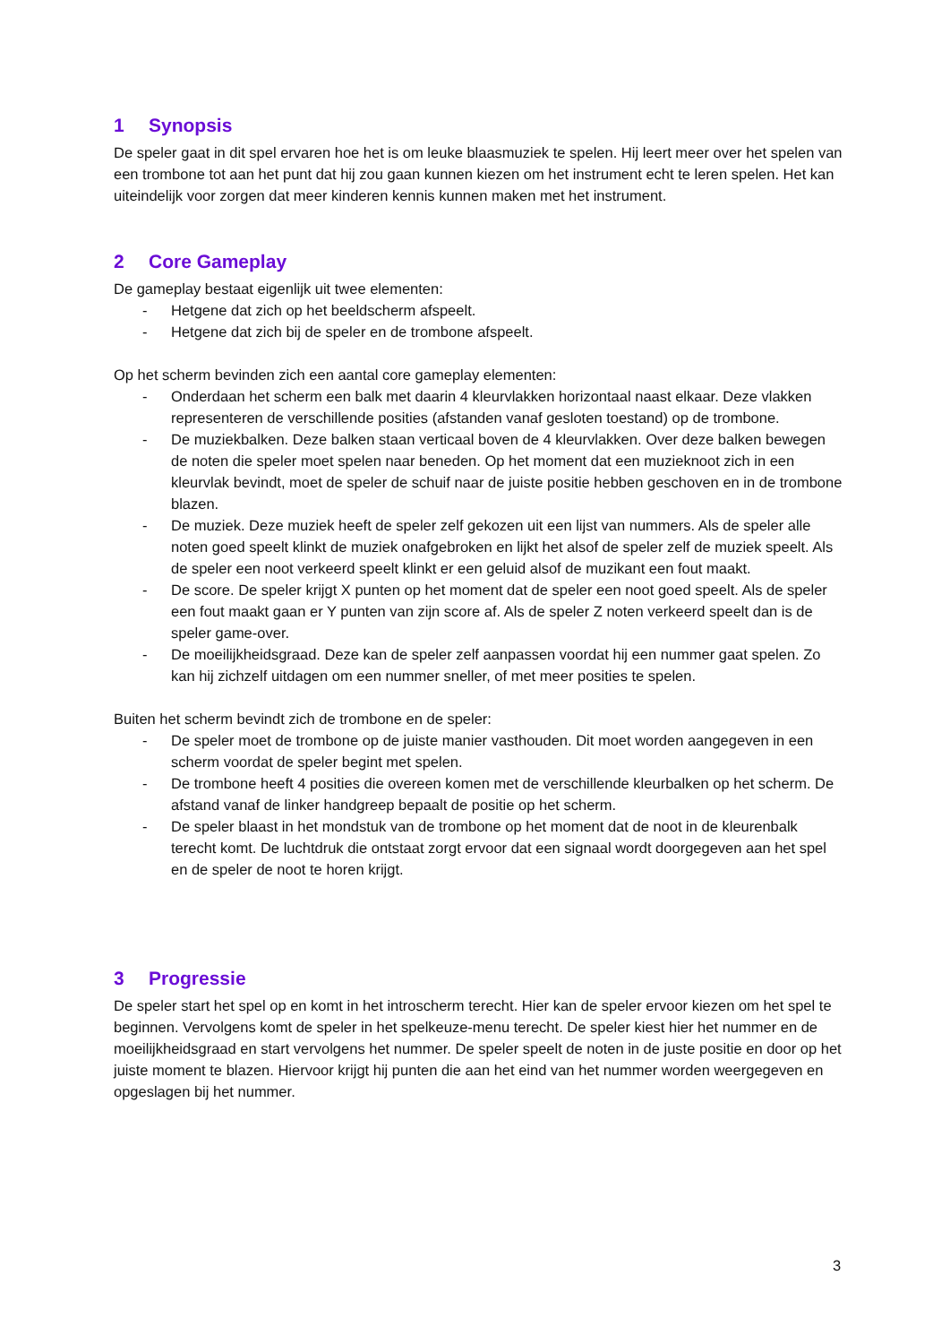1 Synopsis
De speler gaat in dit spel ervaren hoe het is om leuke blaasmuziek te spelen. Hij leert meer over het spelen van een trombone tot aan het punt dat hij zou gaan kunnen kiezen om het instrument echt te leren spelen. Het kan uiteindelijk voor zorgen dat meer kinderen kennis kunnen maken met het instrument.
2 Core Gameplay
De gameplay bestaat eigenlijk uit twee elementen:
- Hetgene dat zich op het beeldscherm afspeelt.
- Hetgene dat zich bij de speler en de trombone afspeelt.
Op het scherm bevinden zich een aantal core gameplay elementen:
- Onderdaan het scherm een balk met daarin 4 kleurvlakken horizontaal naast elkaar. Deze vlakken representeren de verschillende posities (afstanden vanaf gesloten toestand) op de trombone.
- De muziekbalken. Deze balken staan verticaal boven de 4 kleurvlakken. Over deze balken bewegen de noten die speler moet spelen naar beneden. Op het moment dat een muzieknoot zich in een kleurvlak bevindt, moet de speler de schuif naar de juiste positie hebben geschoven en in de trombone blazen.
- De muziek. Deze muziek heeft de speler zelf gekozen uit een lijst van nummers. Als de speler alle noten goed speelt klinkt de muziek onafgebroken en lijkt het alsof de speler zelf de muziek speelt. Als de speler een noot verkeerd speelt klinkt er een geluid alsof de muzikant een fout maakt.
- De score. De speler krijgt X punten op het moment dat de speler een noot goed speelt. Als de speler een fout maakt gaan er Y punten van zijn score af. Als de speler Z noten verkeerd speelt dan is de speler game-over.
- De moeilijkheidsgraad. Deze kan de speler zelf aanpassen voordat hij een nummer gaat spelen. Zo kan hij zichzelf uitdagen om een nummer sneller, of met meer posities te spelen.
Buiten het scherm bevindt zich de trombone en de speler:
- De speler moet de trombone op de juiste manier vasthouden. Dit moet worden aangegeven in een scherm voordat de speler begint met spelen.
- De trombone heeft 4 posities die overeen komen met de verschillende kleurbalken op het scherm. De afstand vanaf de linker handgreep bepaalt de positie op het scherm.
- De speler blaast in het mondstuk van de trombone op het moment dat de noot in de kleurenbalk terecht komt. De luchtdruk die ontstaat zorgt ervoor dat een signaal wordt doorgegeven aan het spel en de speler de noot te horen krijgt.
3 Progressie
De speler start het spel op en komt in het introscherm terecht. Hier kan de speler ervoor kiezen om het spel te beginnen. Vervolgens komt de speler in het spelkeuze-menu terecht. De speler kiest hier het nummer en de moeilijkheidsgraad en start vervolgens het nummer. De speler speelt de noten in de juste positie en door op het juiste moment te blazen. Hiervoor krijgt hij punten die aan het eind van het nummer worden weergegeven en opgeslagen bij het nummer.
3